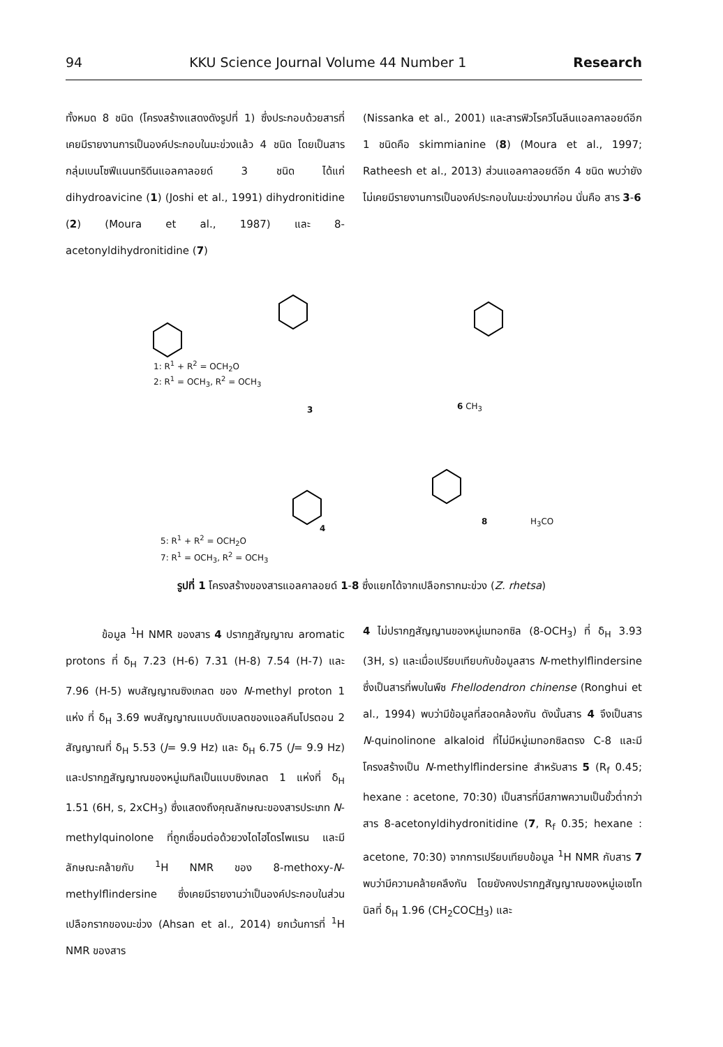94 KKU Science Journal Volume 44 Number 1 Research
ทั้งหมด 8 ชนิด (โครงสร้างแสดงดังรูปที่ 1) ซึ่งประกอบด้วยสารที่เคยมีรายงานการเป็นองค์ประกอบในมะข่วงแล้ว 4 ชนิด โดยเป็นสารกลุ่มเบนโซฟีแนนทริดีนแอลคาลอยด์ 3 ชนิด ได้แก่ dihydroavicine (1) (Joshi et al., 1991) dihydronitidine (2) (Moura et al., 1987) และ 8-acetonyldihydronitidine (7)
(Nissanka et al., 2001) และสารฟิวโรควิโนลีนแอลคาลอยด์อีก 1 ชนิดคือ skimmianine (8) (Moura et al., 1997; Ratheesh et al., 2013) ส่วนแอลคาลอยด์อีก 4 ชนิด พบว่ายังไม่เคยมีรายงานการเป็นองค์ประกอบในมะข่วงมาก่อน นั่นคือ สาร 3-6
1: R<sup>1</sup> + R<sup>2</sup> = OCH<sub>2</sub>O
2: R<sup>1</sup> = OCH<sub>3</sub>, R<sup>2</sup> = OCH<sub>3</sub>
3 6 CH<sub>3</sub>
4
H<sub>3</sub>CO 8
5: R<sup>1</sup> + R<sup>2</sup> = OCH<sub>2</sub>O
7: R<sup>1</sup> = OCH<sub>3</sub>, R<sup>2</sup> = OCH<sub>3</sub>
รูปที่ 1 โครงสร้างของสารแอลคาลอยด์ 1-8 ซึ่งแยกได้จากเปลือกรากมะข่วง (Z. rhetsa)
ข้อมูล <sup>1</sup>H NMR ของสาร 4 ปรากฏสัญญาณ aromatic protons ที่ δ<sub>H</sub> 7.23 (H-6) 7.31 (H-8) 7.54 (H-7) และ 7.96 (H-5) พบสัญญาณซิงเกลต ของ N-methyl proton 1 แห่ง ที่ δ<sub>H</sub> 3.69 พบสัญญาณแบบดับเบลตของแอลคีนโปรตอน 2 สัญญาณที่ δ<sub>H</sub> 5.53 (J= 9.9 Hz) และ δ<sub>H</sub> 6.75 (J= 9.9 Hz) และปรากฏสัญญาณของหมู่เมทิลเป็นแบบซิงเกลต 1 แห่งที่ δ<sub>H</sub> 1.51 (6H, s, 2xCH<sub>3</sub>) ซึ่งแสดงถึงคุณลักษณะของสารประเภท N-methylquinolone ที่ถูกเชื่อมต่อด้วยวงไดไฮโดรไพแรน และมีลักษณะคล้ายกับ <sup>1</sup>H NMR ของ 8-methoxy-N-methylflindersine ซึ่งเคยมีรายงานว่าเป็นองค์ประกอบในส่วนเปลือกรากของมะข่วง (Ahsan et al., 2014) ยกเว้นการที่ <sup>1</sup>H NMR ของสาร
4 ไม่ปรากฏสัญญานของหมู่เมทอกซิล (8-OCH<sub>3</sub>) ที่ δ<sub>H</sub> 3.93 (3H, s) และเมื่อเปรียบเทียบกับข้อมูลสาร N-methylflindersine ซึ่งเป็นสารที่พบในพืช Fhellodendron chinense (Ronghui et al., 1994) พบว่ามีข้อมูลที่สอดคล้องกัน ดังนั้นสาร 4 จึงเป็นสาร N-quinolinone alkaloid ที่ไม่มีหมู่เมทอกซิลตรง C-8 และมีโครงสร้างเป็น N-methylflindersine สำหรับสาร 5 (R<sub>f</sub> 0.45; hexane : acetone, 70:30) เป็นสารที่มีสภาพความเป็นขั้วต่ำกว่าสาร 8-acetonyldihydronitidine (7, R<sub>f</sub> 0.35; hexane : acetone, 70:30) จากการเปรียบเทียบข้อมูล <sup>1</sup>H NMR กับสาร 7 พบว่ามีความคล้ายคลึงกัน โดยยังคงปรากฏสัญญาณของหมู่เอเซโทนิลที่ δ<sub>H</sub> 1.96 (CH<sub>2</sub>COCH<sub>3</sub>) และ